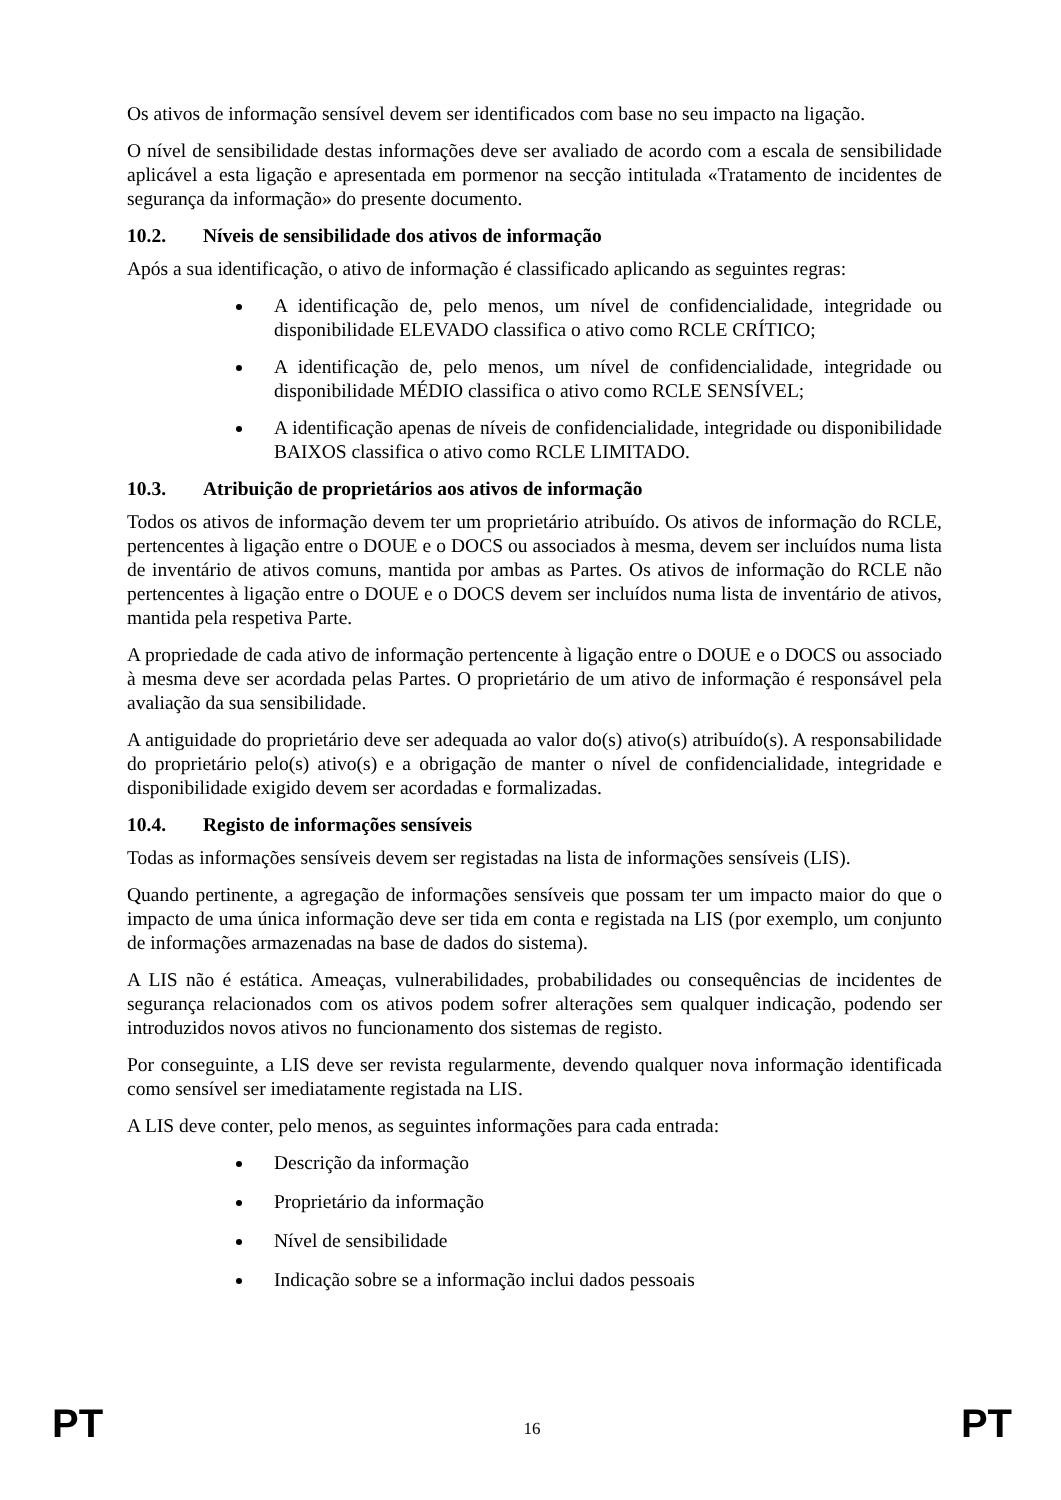Os ativos de informação sensível devem ser identificados com base no seu impacto na ligação.
O nível de sensibilidade destas informações deve ser avaliado de acordo com a escala de sensibilidade aplicável a esta ligação e apresentada em pormenor na secção intitulada «Tratamento de incidentes de segurança da informação» do presente documento.
10.2. Níveis de sensibilidade dos ativos de informação
Após a sua identificação, o ativo de informação é classificado aplicando as seguintes regras:
A identificação de, pelo menos, um nível de confidencialidade, integridade ou disponibilidade ELEVADO classifica o ativo como RCLE CRÍTICO;
A identificação de, pelo menos, um nível de confidencialidade, integridade ou disponibilidade MÉDIO classifica o ativo como RCLE SENSÍVEL;
A identificação apenas de níveis de confidencialidade, integridade ou disponibilidade BAIXOS classifica o ativo como RCLE LIMITADO.
10.3. Atribuição de proprietários aos ativos de informação
Todos os ativos de informação devem ter um proprietário atribuído. Os ativos de informação do RCLE, pertencentes à ligação entre o DOUE e o DOCS ou associados à mesma, devem ser incluídos numa lista de inventário de ativos comuns, mantida por ambas as Partes. Os ativos de informação do RCLE não pertencentes à ligação entre o DOUE e o DOCS devem ser incluídos numa lista de inventário de ativos, mantida pela respetiva Parte.
A propriedade de cada ativo de informação pertencente à ligação entre o DOUE e o DOCS ou associado à mesma deve ser acordada pelas Partes. O proprietário de um ativo de informação é responsável pela avaliação da sua sensibilidade.
A antiguidade do proprietário deve ser adequada ao valor do(s) ativo(s) atribuído(s). A responsabilidade do proprietário pelo(s) ativo(s) e a obrigação de manter o nível de confidencialidade, integridade e disponibilidade exigido devem ser acordadas e formalizadas.
10.4. Registo de informações sensíveis
Todas as informações sensíveis devem ser registadas na lista de informações sensíveis (LIS).
Quando pertinente, a agregação de informações sensíveis que possam ter um impacto maior do que o impacto de uma única informação deve ser tida em conta e registada na LIS (por exemplo, um conjunto de informações armazenadas na base de dados do sistema).
A LIS não é estática. Ameaças, vulnerabilidades, probabilidades ou consequências de incidentes de segurança relacionados com os ativos podem sofrer alterações sem qualquer indicação, podendo ser introduzidos novos ativos no funcionamento dos sistemas de registo.
Por conseguinte, a LIS deve ser revista regularmente, devendo qualquer nova informação identificada como sensível ser imediatamente registada na LIS.
A LIS deve conter, pelo menos, as seguintes informações para cada entrada:
Descrição da informação
Proprietário da informação
Nível de sensibilidade
Indicação sobre se a informação inclui dados pessoais
PT 16 PT